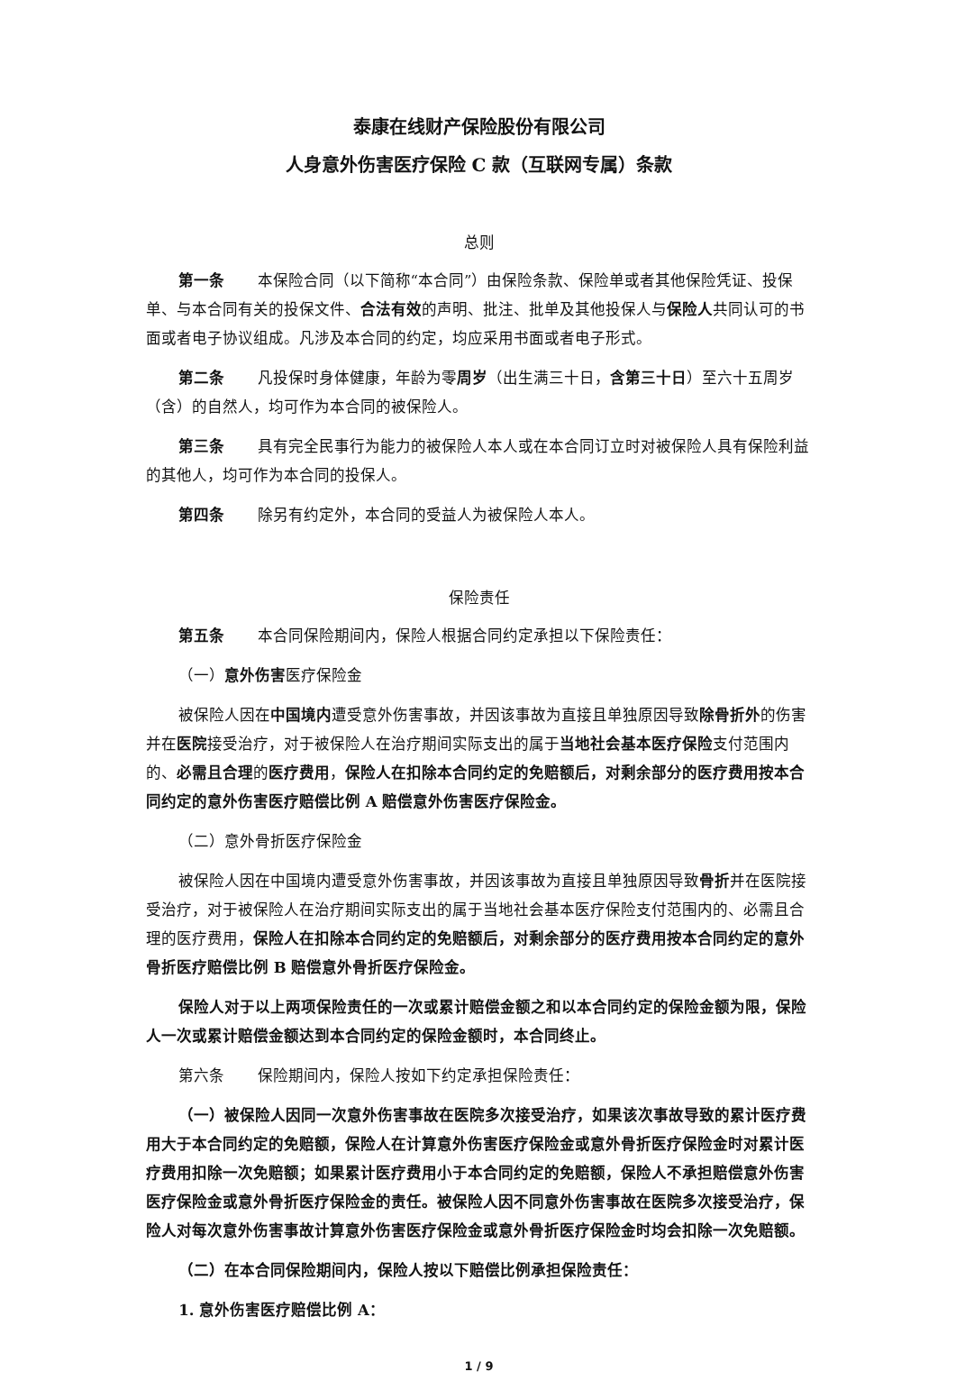泰康在线财产保险股份有限公司
人身意外伤害医疗保险 C 款（互联网专属）条款
总则
第一条 本保险合同（以下简称“本合同”）由保险条款、保险单或者其他保险凭证、投保单、与本合同有关的投保文件、合法有效的声明、批注、批单及其他投保人与保险人共同认可的书面或者电子协议组成。凡涉及本合同的约定，均应采用书面或者电子形式。
第二条 凡投保时身体健康，年龄为零周岁（出生满三十日，含第三十日）至六十五周岁（含）的自然人，均可作为本合同的被保险人。
第三条 具有完全民事行为能力的被保险人本人或在本合同订立时对被保险人具有保险利益的其他人，均可作为本合同的投保人。
第四条 除另有约定外，本合同的受益人为被保险人本人。
保险责任
第五条 本合同保险期间内，保险人根据合同约定承担以下保险责任：
（一）意外伤害医疗保险金
被保险人因在中国境内遭受意外伤害事故，并因该事故为直接且单独原因导致除骨折外的伤害并在医院接受治疗，对于被保险人在治疗期间实际支出的属于当地社会基本医疗保险支付范围内的、必需且合理的医疗费用，保险人在扣除本合同约定的免赔额后，对剩余部分的医疗费用按本合同约定的意外伤害医疗赔偿比例 A 赔偿意外伤害医疗保险金。
（二）意外骨折医疗保险金
被保险人因在中国境内遭受意外伤害事故，并因该事故为直接且单独原因导致骨折并在医院接受治疗，对于被保险人在治疗期间实际支出的属于当地社会基本医疗保险支付范围内的、必需且合理的医疗费用，保险人在扣除本合同约定的免赔额后，对剩余部分的医疗费用按本合同约定的意外骨折医疗赔偿比例 B 赔偿意外骨折医疗保险金。
保险人对于以上两项保险责任的一次或累计赔偿金额之和以本合同约定的保险金额为限，保险人一次或累计赔偿金额达到本合同约定的保险金额时，本合同终止。
第六条 保险期间内，保险人按如下约定承担保险责任：
（一）被保险人因同一次意外伤害事故在医院多次接受治疗，如果该次事故导致的累计医疗费用大于本合同约定的免赔额，保险人在计算意外伤害医疗保险金或意外骨折医疗保险金时对累计医疗费用扣除一次免赔额；如果累计医疗费用小于本合同约定的免赔额，保险人不承担赔偿意外伤害医疗保险金或意外骨折医疗保险金的责任。被保险人因不同意外伤害事故在医院多次接受治疗，保险人对每次意外伤害事故计算意外伤害医疗保险金或意外骨折医疗保险金时均会扣除一次免赔额。
（二）在本合同保险期间内，保险人按以下赔偿比例承担保险责任：
1. 意外伤害医疗赔偿比例 A：
1 / 9